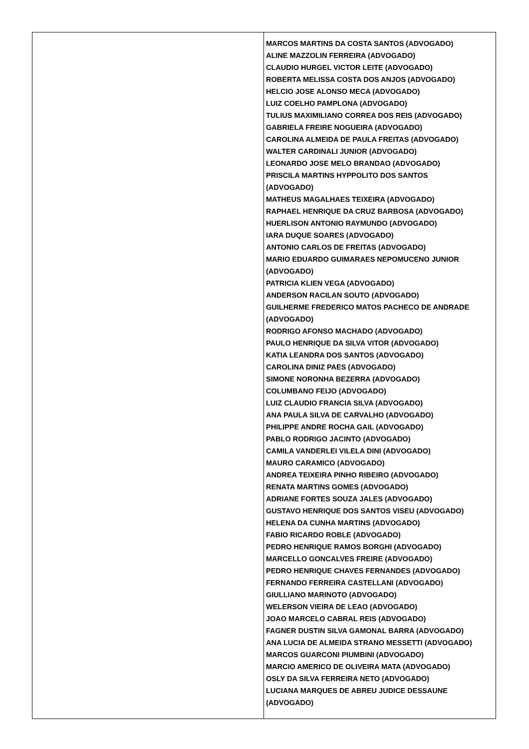| | MARCOS MARTINS DA COSTA SANTOS (ADVOGADO) ALINE MAZZOLIN FERREIRA (ADVOGADO) CLAUDIO HURGEL VICTOR LEITE (ADVOGADO) ROBERTA MELISSA COSTA DOS ANJOS (ADVOGADO) HELCIO JOSE ALONSO MECA (ADVOGADO) LUIZ COELHO PAMPLONA (ADVOGADO) TULIUS MAXIMILIANO CORREA DOS REIS (ADVOGADO) GABRIELA FREIRE NOGUEIRA (ADVOGADO) CAROLINA ALMEIDA DE PAULA FREITAS (ADVOGADO) WALTER CARDINALI JUNIOR (ADVOGADO) LEONARDO JOSE MELO BRANDAO (ADVOGADO) PRISCILA MARTINS HYPPOLITO DOS SANTOS (ADVOGADO) MATHEUS MAGALHAES TEIXEIRA (ADVOGADO) RAPHAEL HENRIQUE DA CRUZ BARBOSA (ADVOGADO) HUERLISON ANTONIO RAYMUNDO (ADVOGADO) IARA DUQUE SOARES (ADVOGADO) ANTONIO CARLOS DE FREITAS (ADVOGADO) MARIO EDUARDO GUIMARAES NEPOMUCENO JUNIOR (ADVOGADO) PATRICIA KLIEN VEGA (ADVOGADO) ANDERSON RACILAN SOUTO (ADVOGADO) GUILHERME FREDERICO MATOS PACHECO DE ANDRADE (ADVOGADO) RODRIGO AFONSO MACHADO (ADVOGADO) PAULO HENRIQUE DA SILVA VITOR (ADVOGADO) KATIA LEANDRA DOS SANTOS (ADVOGADO) CAROLINA DINIZ PAES (ADVOGADO) SIMONE NORONHA BEZERRA (ADVOGADO) COLUMBANO FEIJO (ADVOGADO) LUIZ CLAUDIO FRANCIA SILVA (ADVOGADO) ANA PAULA SILVA DE CARVALHO (ADVOGADO) PHILIPPE ANDRE ROCHA GAIL (ADVOGADO) PABLO RODRIGO JACINTO (ADVOGADO) CAMILA VANDERLEI VILELA DINI (ADVOGADO) MAURO CARAMICO (ADVOGADO) ANDREA TEIXEIRA PINHO RIBEIRO (ADVOGADO) RENATA MARTINS GOMES (ADVOGADO) ADRIANE FORTES SOUZA JALES (ADVOGADO) GUSTAVO HENRIQUE DOS SANTOS VISEU (ADVOGADO) HELENA DA CUNHA MARTINS (ADVOGADO) FABIO RICARDO ROBLE (ADVOGADO) PEDRO HENRIQUE RAMOS BORGHI (ADVOGADO) MARCELLO GONCALVES FREIRE (ADVOGADO) PEDRO HENRIQUE CHAVES FERNANDES (ADVOGADO) FERNANDO FERREIRA CASTELLANI (ADVOGADO) GIULLIANO MARINOTO (ADVOGADO) WELERSON VIEIRA DE LEAO (ADVOGADO) JOAO MARCELO CABRAL REIS (ADVOGADO) FAGNER DUSTIN SILVA GAMONAL BARRA (ADVOGADO) ANA LUCIA DE ALMEIDA STRANO MESSETTI (ADVOGADO) MARCOS GUARCONI PIUMBINI (ADVOGADO) MARCIO AMERICO DE OLIVEIRA MATA (ADVOGADO) OSLY DA SILVA FERREIRA NETO (ADVOGADO) LUCIANA MARQUES DE ABREU JUDICE DESSAUNE (ADVOGADO) |